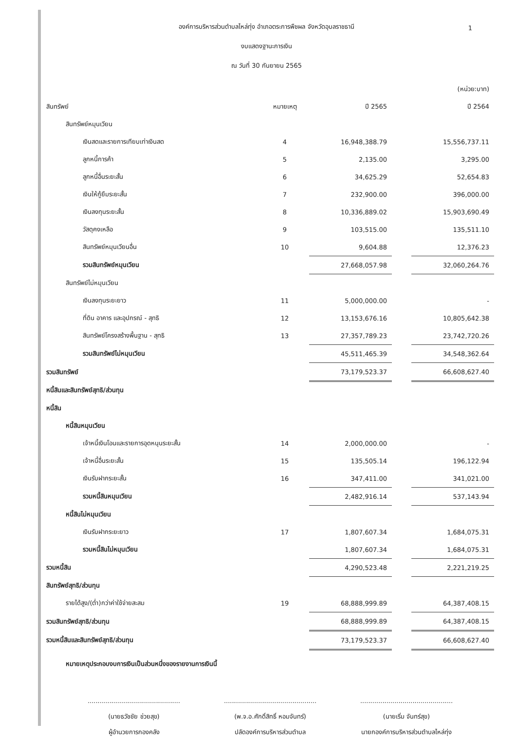1
องค์การบริหารส่วนตำบลไหล่ทุ่ง อำเภอตระการพืชผล จังหวัดอุบลราชธานี
งบแสดงฐานะการเงิน
ณ วันที่ 30 กันยายน 2565
| | | | | (หน่วย:บาท) |
| สินทรัพย์ | หมายเหตุ | ปี 2565 | | ปี 2564 |
| สินทรัพย์หมุนเวียน | | | | |
| เงินสดและรายการเทียบเท่าเงินสด | 4 | 16,948,388.79 | | 15,556,737.11 |
| ลูกหนี้การค้า | 5 | 2,135.00 | | 3,295.00 |
| ลูกหนี้อื่นระยะสั้น | 6 | 34,625.29 | | 52,654.83 |
| เงินให้กู้ยืมระยะสั้น | 7 | 232,900.00 | | 396,000.00 |
| เงินลงทุนระยะสั้น | 8 | 10,336,889.02 | | 15,903,690.49 |
| วัสดุคงเหลือ | 9 | 103,515.00 | | 135,511.10 |
| สินทรัพย์หมุนเวียนอื่น | 10 | 9,604.88 | | 12,376.23 |
| รวมสินทรัพย์หมุนเวียน | | 27,668,057.98 | | 32,060,264.76 |
| สินทรัพย์ไม่หมุนเวียน | | | | |
| เงินลงทุนระยะยาว | 11 | 5,000,000.00 | | - |
| ที่ดิน อาคาร และอุปกรณ์ - สุทธิ | 12 | 13,153,676.16 | | 10,805,642.38 |
| สินทรัพย์โครงสร้างพื้นฐาน - สุทธิ | 13 | 27,357,789.23 | | 23,742,720.26 |
| รวมสินทรัพย์ไม่หมุนเวียน | | 45,511,465.39 | | 34,548,362.64 |
| รวมสินทรัพย์ | | 73,179,523.37 | | 66,608,627.40 |
| หนี้สินและสินทรัพย์สุทธิ/ส่วนทุน | | | | |
| หนี้สิน | | | | |
| หนี้สินหมุนเวียน | | | | |
| เจ้าหนี้เงินโอนและรายการอุดหนุนระยะสั้น | 14 | 2,000,000.00 | | - |
| เจ้าหนี้อื่นระยะสั้น | 15 | 135,505.14 | | 196,122.94 |
| เงินรับฝากระยะสั้น | 16 | 347,411.00 | | 341,021.00 |
| รวมหนี้สินหมุนเวียน | | 2,482,916.14 | | 537,143.94 |
| หนี้สินไม่หมุนเวียน | | | | |
| เงินรับฝากระยะยาว | 17 | 1,807,607.34 | | 1,684,075.31 |
| รวมหนี้สินไม่หมุนเวียน | | 1,807,607.34 | | 1,684,075.31 |
| รวมหนี้สิน | | 4,290,523.48 | | 2,221,219.25 |
| สินทรัพย์สุทธิ/ส่วนทุน | | | | |
| รายได้สูง/(ต่ำ)กว่าค่าใช้จ่ายสะสม | 19 | 68,888,999.89 | | 64,387,408.15 |
| รวมสินทรัพย์สุทธิ/ส่วนทุน | | 68,888,999.89 | | 64,387,408.15 |
| รวมหนี้สินและสินทรัพย์สุทธิ/ส่วนทุน | | 73,179,523.37 | | 66,608,627.40 |
หมายเหตุประกอบงบการเงินเป็นส่วนหนึ่งของรายงานการเงินนี้
..............................................
(นายธวัชชัย ช่วยสุข)
ผู้อำนวยการกองคลัง
..............................................
(พ.จ.อ.ศักดิ์สิทธิ์ หอมจันทร์)
ปลัดองค์การบริหารส่วนตำบล
..............................................
(นายเริ่ม จันทร์สุข)
นายกองค์การบริหารส่วนตำบลไหล่ทุ่ง